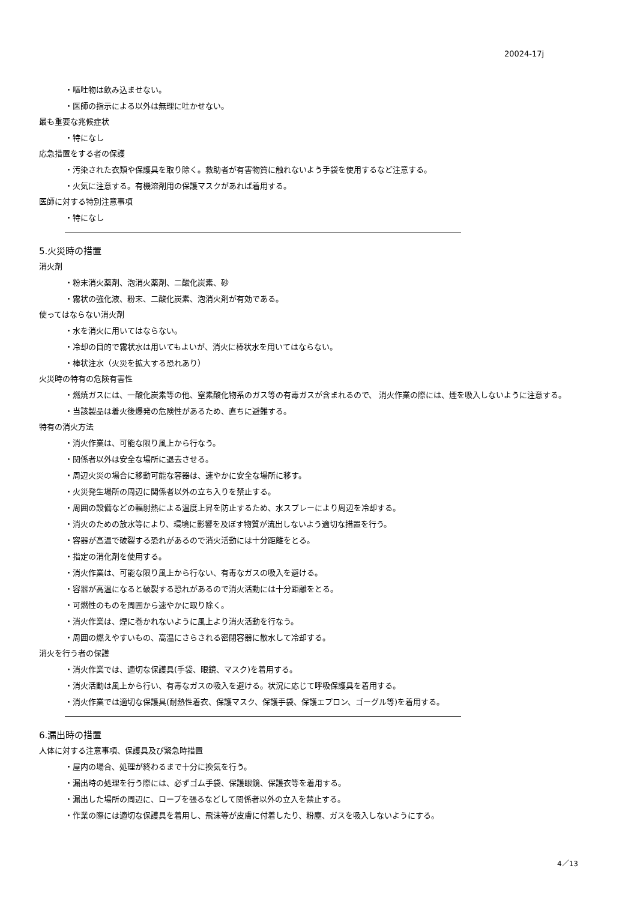20024-17j
・嘔吐物は飲み込ませない。
・医師の指示による以外は無理に吐かせない。
最も重要な兆候症状
・特になし
応急措置をする者の保護
・汚染された衣類や保護具を取り除く。救助者が有害物質に触れないよう手袋を使用するなど注意する。
・火気に注意する。有機溶剤用の保護マスクがあれば着用する。
医師に対する特別注意事項
・特になし
5.火災時の措置
消火剤
・粉末消火薬剤、泡消火薬剤、二酸化炭素、砂
・霧状の強化液、粉末、二酸化炭素、泡消火剤が有効である。
使ってはならない消火剤
・水を消火に用いてはならない。
・冷却の目的で霧状水は用いてもよいが、消火に棒状水を用いてはならない。
・棒状注水（火災を拡大する恐れあり）
火災時の特有の危険有害性
・燃焼ガスには、一酸化炭素等の他、窒素酸化物系のガス等の有毒ガスが含まれるので、 消火作業の際には、煙を吸入しないように注意する。
・当該製品は着火後爆発の危険性があるため、直ちに避難する。
特有の消火方法
・消火作業は、可能な限り風上から行なう。
・関係者以外は安全な場所に退去させる。
・周辺火災の場合に移動可能な容器は、速やかに安全な場所に移す。
・火災発生場所の周辺に関係者以外の立ち入りを禁止する。
・周囲の設備などの輻射熱による温度上昇を防止するため、水スプレーにより周辺を冷却する。
・消火のための放水等により、環境に影響を及ぼす物質が流出しないよう適切な措置を行う。
・容器が高温で破裂する恐れがあるので消火活動には十分距離をとる。
・指定の消化剤を使用する。
・消火作業は、可能な限り風上から行ない、有毒なガスの吸入を避ける。
・容器が高温になると破裂する恐れがあるので消火活動には十分距離をとる。
・可燃性のものを周囲から速やかに取り除く。
・消火作業は、煙に巻かれないように風上より消火活動を行なう。
・周囲の燃えやすいもの、高温にさらされる密閉容器に散水して冷却する。
消火を行う者の保護
・消火作業では、適切な保護具(手袋、眼鏡、マスク)を着用する。
・消火活動は風上から行い、有毒なガスの吸入を避ける。状況に応じて呼吸保護具を着用する。
・消火作業では適切な保護具(耐熱性着衣、保護マスク、保護手袋、保護エプロン、ゴーグル等)を着用する。
6.漏出時の措置
人体に対する注意事項、保護具及び緊急時措置
・屋内の場合、処理が終わるまで十分に換気を行う。
・漏出時の処理を行う際には、必ずゴム手袋、保護眼鏡、保護衣等を着用する。
・漏出した場所の周辺に、ロープを張るなどして関係者以外の立入を禁止する。
・作業の際には適切な保護具を着用し、飛沫等が皮膚に付着したり、粉塵、ガスを吸入しないようにする。
4／13